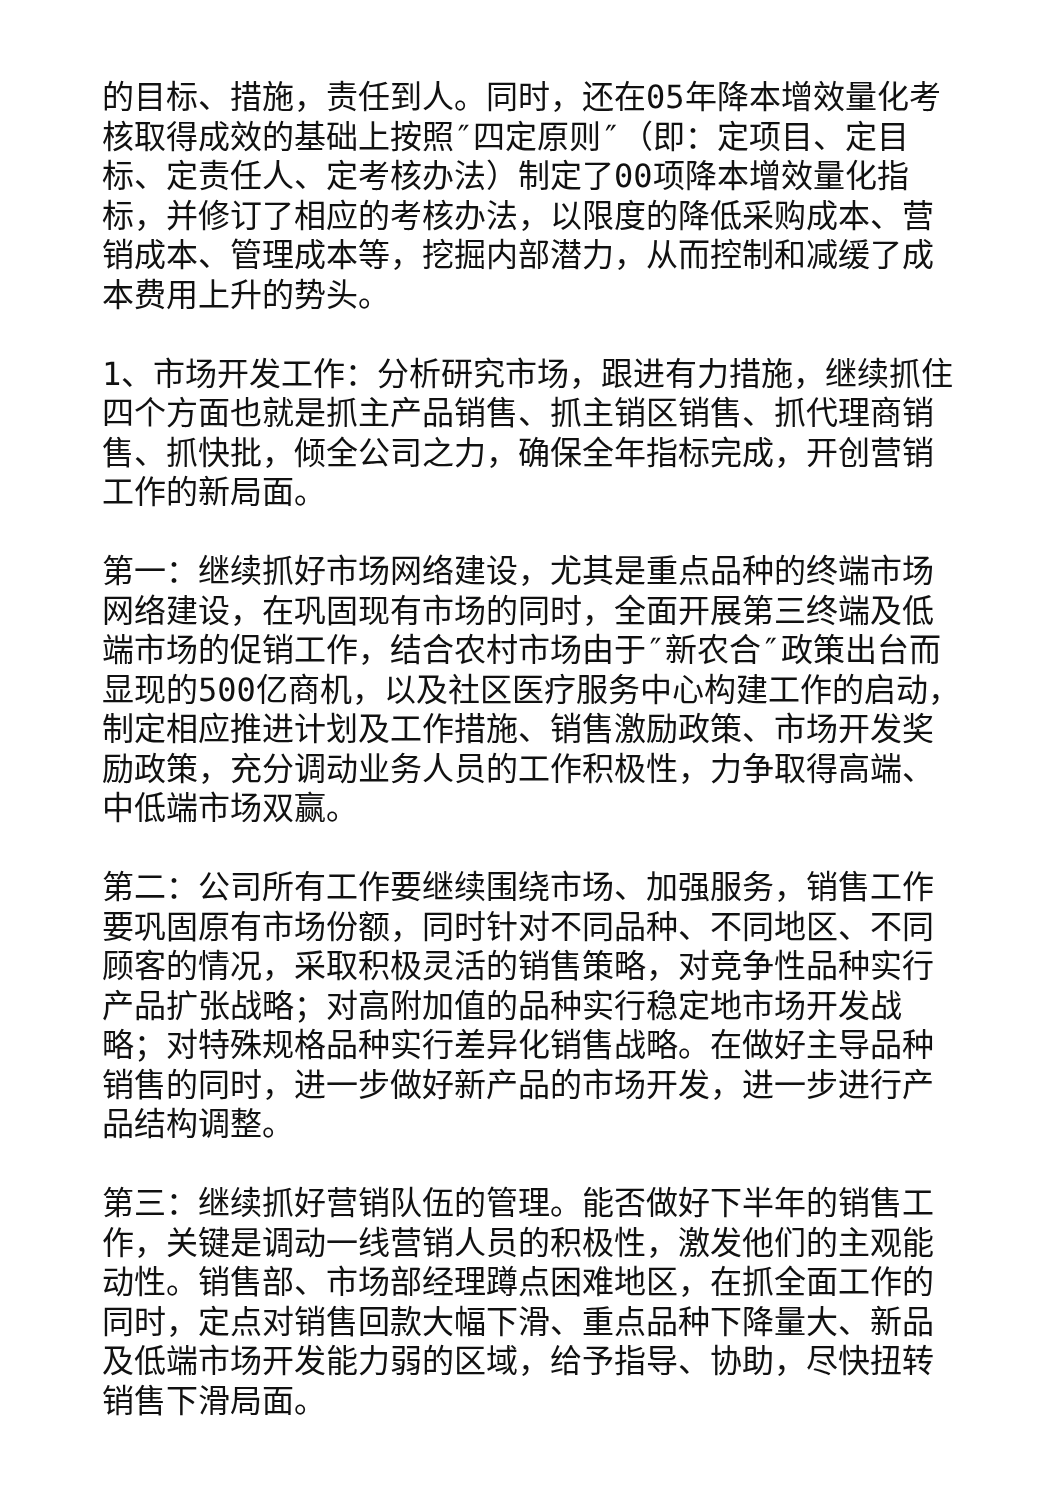的目标、措施，责任到人。同时，还在05年降本增效量化考核取得成效的基础上按照″四定原则″（即：定项目、定目标、定责任人、定考核办法）制定了00项降本增效量化指标，并修订了相应的考核办法，以限度的降低采购成本、营销成本、管理成本等，挖掘内部潜力，从而控制和减缓了成本费用上升的势头。
1、市场开发工作：分析研究市场，跟进有力措施，继续抓住四个方面也就是抓主产品销售、抓主销区销售、抓代理商销售、抓快批，倾全公司之力，确保全年指标完成，开创营销工作的新局面。
第一：继续抓好市场网络建设，尤其是重点品种的终端市场网络建设，在巩固现有市场的同时，全面开展第三终端及低端市场的促销工作，结合农村市场由于″新农合″政策出台而显现的500亿商机，以及社区医疗服务中心构建工作的启动，制定相应推进计划及工作措施、销售激励政策、市场开发奖励政策，充分调动业务人员的工作积极性，力争取得高端、中低端市场双赢。
第二：公司所有工作要继续围绕市场、加强服务，销售工作要巩固原有市场份额，同时针对不同品种、不同地区、不同顾客的情况，采取积极灵活的销售策略，对竞争性品种实行产品扩张战略；对高附加值的品种实行稳定地市场开发战略；对特殊规格品种实行差异化销售战略。在做好主导品种销售的同时，进一步做好新产品的市场开发，进一步进行产品结构调整。
第三：继续抓好营销队伍的管理。能否做好下半年的销售工作，关键是调动一线营销人员的积极性，激发他们的主观能动性。销售部、市场部经理蹲点困难地区，在抓全面工作的同时，定点对销售回款大幅下滑、重点品种下降量大、新品及低端市场开发能力弱的区域，给予指导、协助，尽快扭转销售下滑局面。